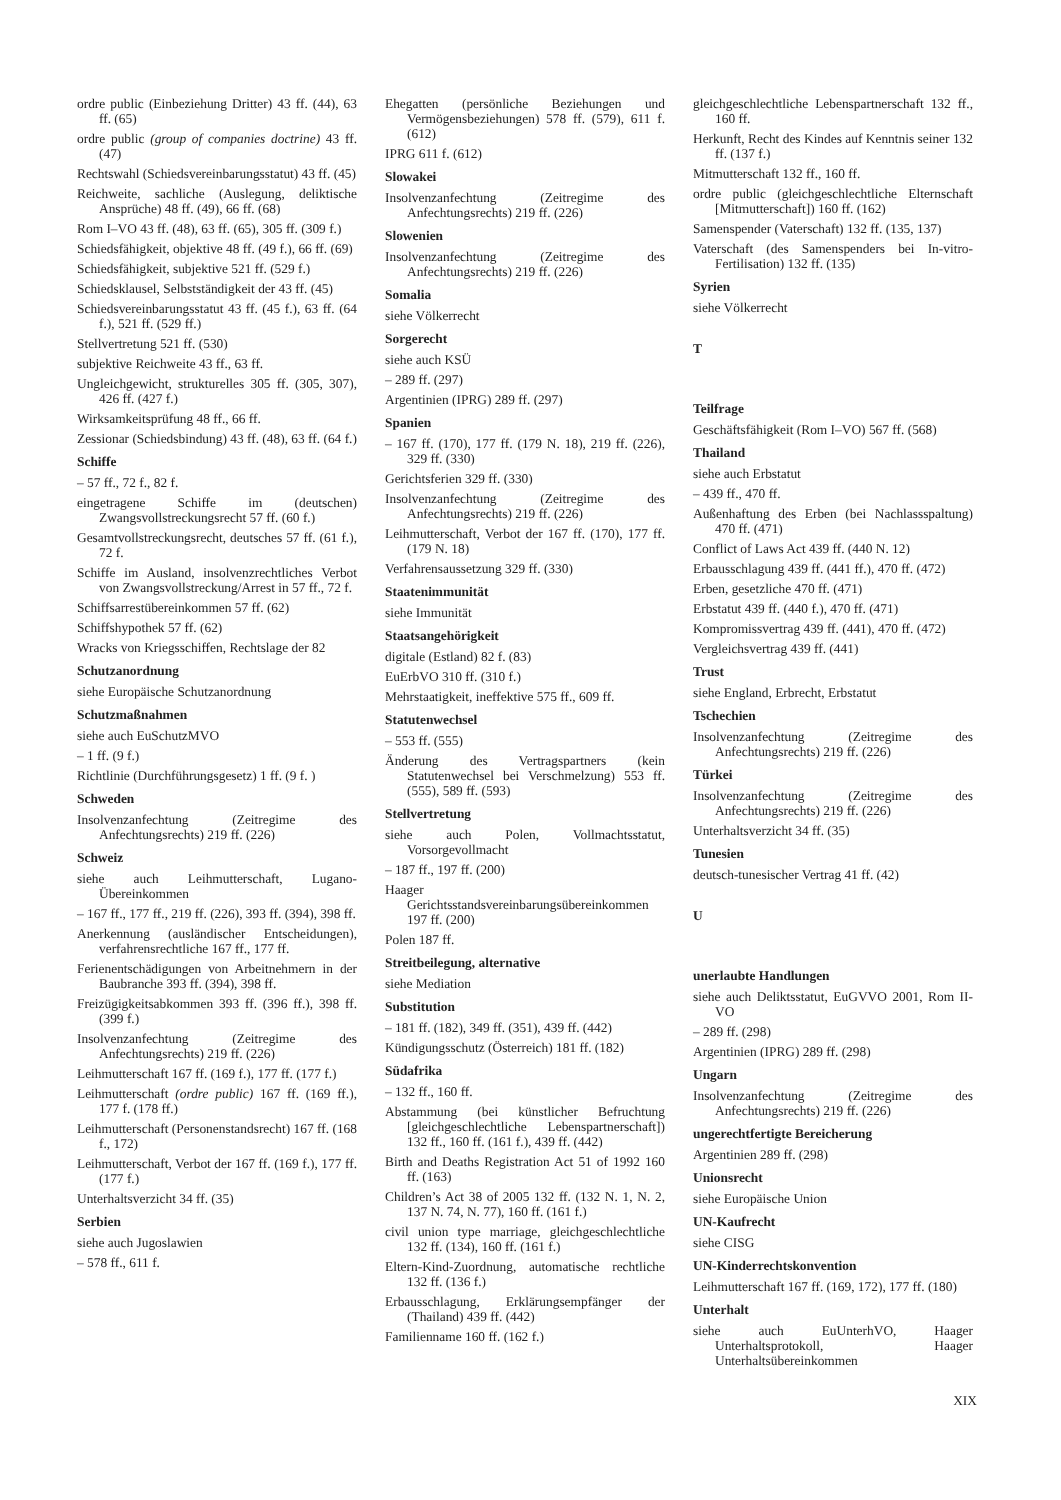ordre public (Einbeziehung Dritter) 43 ff. (44), 63 ff. (65)
ordre public (group of companies doctrine) 43 ff. (47)
Rechtswahl (Schiedsvereinbarungsstatut) 43 ff. (45)
Reichweite, sachliche (Auslegung, deliktische Ansprüche) 48 ff. (49), 66 ff. (68)
Rom I–VO 43 ff. (48), 63 ff. (65), 305 ff. (309 f.)
Schiedsfähigkeit, objektive 48 ff. (49 f.), 66 ff. (69)
Schiedsfähigkeit, subjektive 521 ff. (529 f.)
Schiedsklausel, Selbstständigkeit der 43 ff. (45)
Schiedsvereinbarungsstatut 43 ff. (45 f.), 63 ff. (64 f.), 521 ff. (529 ff.)
Stellvertretung 521 ff. (530)
subjektive Reichweite 43 ff., 63 ff.
Ungleichgewicht, strukturelles 305 ff. (305, 307), 426 ff. (427 f.)
Wirksamkeitsprüfung 48 ff., 66 ff.
Zessionar (Schiedsbindung) 43 ff. (48), 63 ff. (64 f.)
Schiffe
– 57 ff., 72 f., 82 f.
eingetragene Schiffe im (deutschen) Zwangsvollstreckungsrecht 57 ff. (60 f.)
Gesamtvollstreckungsrecht, deutsches 57 ff. (61 f.), 72 f.
Schiffe im Ausland, insolvenzrechtliches Verbot von Zwangsvollstreckung/Arrest in 57 ff., 72 f.
Schiffsarrestübereinkommen 57 ff. (62)
Schiffshypothek 57 ff. (62)
Wracks von Kriegsschiffen, Rechtslage der 82
Schutzanordnung
siehe Europäische Schutzanordnung
Schutzmaßnahmen
siehe auch EuSchutzMVO
– 1 ff. (9 f.)
Richtlinie (Durchführungsgesetz) 1 ff. (9 f. )
Schweden
Insolvenzanfechtung (Zeitregime des Anfechtungsrechts) 219 ff. (226)
Schweiz
siehe auch Leihmutterschaft, Lugano-Übereinkommen
– 167 ff., 177 ff., 219 ff. (226), 393 ff. (394), 398 ff.
Anerkennung (ausländischer Entscheidungen), verfahrensrechtliche 167 ff., 177 ff.
Ferienentschädigungen von Arbeitnehmern in der Baubranche 393 ff. (394), 398 ff.
Freizügigkeitsabkommen 393 ff. (396 ff.), 398 ff. (399 f.)
Insolvenzanfechtung (Zeitregime des Anfechtungsrechts) 219 ff. (226)
Leihmutterschaft 167 ff. (169 f.), 177 ff. (177 f.)
Leihmutterschaft (ordre public) 167 ff. (169 ff.), 177 f. (178 ff.)
Leihmutterschaft (Personenstandsrecht) 167 ff. (168 f., 172)
Leihmutterschaft, Verbot der 167 ff. (169 f.), 177 ff. (177 f.)
Unterhaltsverzicht 34 ff. (35)
Serbien
siehe auch Jugoslawien
– 578 ff., 611 f.
Ehegatten (persönliche Beziehungen und Vermögensbeziehungen) 578 ff. (579), 611 f. (612)
IPRG 611 f. (612)
Slowakei
Insolvenzanfechtung (Zeitregime des Anfechtungsrechts) 219 ff. (226)
Slowenien
Insolvenzanfechtung (Zeitregime des Anfechtungsrechts) 219 ff. (226)
Somalia
siehe Völkerrecht
Sorgerecht
siehe auch KSÜ
– 289 ff. (297)
Argentinien (IPRG) 289 ff. (297)
Spanien
– 167 ff. (170), 177 ff. (179 N. 18), 219 ff. (226), 329 ff. (330)
Gerichtsferien 329 ff. (330)
Insolvenzanfechtung (Zeitregime des Anfechtungsrechts) 219 ff. (226)
Leihmutterschaft, Verbot der 167 ff. (170), 177 ff. (179 N. 18)
Verfahrensaussetzung 329 ff. (330)
Staatenimmunität
siehe Immunität
Staatsangehörigkeit
digitale (Estland) 82 f. (83)
EuErbVO 310 ff. (310 f.)
Mehrstaatigkeit, ineffektive 575 ff., 609 ff.
Statutenwechsel
– 553 ff. (555)
Änderung des Vertragspartners (kein Statutenwechsel bei Verschmelzung) 553 ff. (555), 589 ff. (593)
Stellvertretung
siehe auch Polen, Vollmachtsstatut, Vorsorgevollmacht
– 187 ff., 197 ff. (200)
Haager Gerichtsstandsvereinbarungsübereinkommen 197 ff. (200)
Polen 187 ff.
Streitbeilegung, alternative
siehe Mediation
Substitution
– 181 ff. (182), 349 ff. (351), 439 ff. (442)
Kündigungsschutz (Österreich) 181 ff. (182)
Südafrika
– 132 ff., 160 ff.
Abstammung (bei künstlicher Befruchtung [gleichgeschlechtliche Lebenspartnerschaft]) 132 ff., 160 ff. (161 f.), 439 ff. (442)
Birth and Deaths Registration Act 51 of 1992 160 ff. (163)
Children’s Act 38 of 2005 132 ff. (132 N. 1, N. 2, 137 N. 74, N. 77), 160 ff. (161 f.)
civil union type marriage, gleichgeschlechtliche 132 ff. (134), 160 ff. (161 f.)
Eltern-Kind-Zuordnung, automatische rechtliche 132 ff. (136 f.)
Erbausschlagung, Erklärungsempfänger der (Thailand) 439 ff. (442)
Familienname 160 ff. (162 f.)
gleichgeschlechtliche Lebenspartnerschaft 132 ff., 160 ff.
Herkunft, Recht des Kindes auf Kenntnis seiner 132 ff. (137 f.)
Mitmutterschaft 132 ff., 160 ff.
ordre public (gleichgeschlechtliche Elternschaft [Mitmutterschaft]) 160 ff. (162)
Samenspender (Vaterschaft) 132 ff. (135, 137)
Vaterschaft (des Samenspenders bei In-vitro-Fertilisation) 132 ff. (135)
Syrien
siehe Völkerrecht
T
Teilfrage
Geschäftsfähigkeit (Rom I–VO) 567 ff. (568)
Thailand
siehe auch Erbstatut
– 439 ff., 470 ff.
Außenhaftung des Erben (bei Nachlassspaltung) 470 ff. (471)
Conflict of Laws Act 439 ff. (440 N. 12)
Erbausschlagung 439 ff. (441 ff.), 470 ff. (472)
Erben, gesetzliche 470 ff. (471)
Erbstatut 439 ff. (440 f.), 470 ff. (471)
Kompromissvertrag 439 ff. (441), 470 ff. (472)
Vergleichsvertrag 439 ff. (441)
Trust
siehe England, Erbrecht, Erbstatut
Tschechien
Insolvenzanfechtung (Zeitregime des Anfechtungsrechts) 219 ff. (226)
Türkei
Insolvenzanfechtung (Zeitregime des Anfechtungsrechts) 219 ff. (226)
Unterhaltsverzicht 34 ff. (35)
Tunesien
deutsch-tunesischer Vertrag 41 ff. (42)
U
unerlaubte Handlungen
siehe auch Deliktsstatut, EuGVVO 2001, Rom II-VO
– 289 ff. (298)
Argentinien (IPRG) 289 ff. (298)
Ungarn
Insolvenzanfechtung (Zeitregime des Anfechtungsrechts) 219 ff. (226)
ungerechtfertigte Bereicherung
Argentinien 289 ff. (298)
Unionsrecht
siehe Europäische Union
UN-Kaufrecht
siehe CISG
UN-Kinderrechtskonvention
Leihmutterschaft 167 ff. (169, 172), 177 ff. (180)
Unterhalt
siehe auch EuUnterhVO, Haager Unterhaltsprotokoll, Haager Unterhaltsübereinkommen
XIX